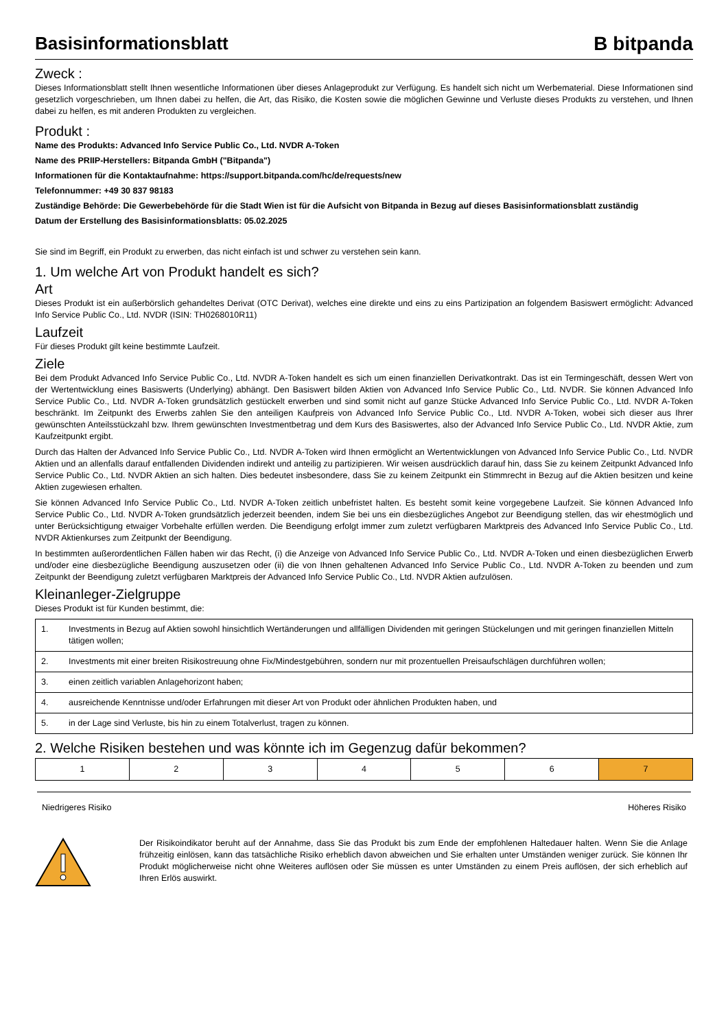Basisinformationsblatt B bitpanda
Zweck :
Dieses Informationsblatt stellt Ihnen wesentliche Informationen über dieses Anlageprodukt zur Verfügung. Es handelt sich nicht um Werbematerial. Diese Informationen sind gesetzlich vorgeschrieben, um Ihnen dabei zu helfen, die Art, das Risiko, die Kosten sowie die möglichen Gewinne und Verluste dieses Produkts zu verstehen, und Ihnen dabei zu helfen, es mit anderen Produkten zu vergleichen.
Produkt :
Name des Produkts: Advanced Info Service Public Co., Ltd. NVDR A-Token
Name des PRIIP-Herstellers: Bitpanda GmbH ("Bitpanda")
Informationen für die Kontaktaufnahme: https://support.bitpanda.com/hc/de/requests/new
Telefonnummer: +49 30 837 98183
Zuständige Behörde: Die Gewerbebehörde für die Stadt Wien ist für die Aufsicht von Bitpanda in Bezug auf dieses Basisinformationsblatt zuständig
Datum der Erstellung des Basisinformationsblatts: 05.02.2025
Sie sind im Begriff, ein Produkt zu erwerben, das nicht einfach ist und schwer zu verstehen sein kann.
1. Um welche Art von Produkt handelt es sich?
Art
Dieses Produkt ist ein außerbörslich gehandeltes Derivat (OTC Derivat), welches eine direkte und eins zu eins Partizipation an folgendem Basiswert ermöglicht: Advanced Info Service Public Co., Ltd. NVDR (ISIN: TH0268010R11)
Laufzeit
Für dieses Produkt gilt keine bestimmte Laufzeit.
Ziele
Bei dem Produkt Advanced Info Service Public Co., Ltd. NVDR A-Token handelt es sich um einen finanziellen Derivatkontrakt. Das ist ein Termingeschäft, dessen Wert von der Wertentwicklung eines Basiswerts (Underlying) abhängt. Den Basiswert bilden Aktien von Advanced Info Service Public Co., Ltd. NVDR. Sie können Advanced Info Service Public Co., Ltd. NVDR A-Token grundsätzlich gestückelt erwerben und sind somit nicht auf ganze Stücke Advanced Info Service Public Co., Ltd. NVDR A-Token beschränkt. Im Zeitpunkt des Erwerbs zahlen Sie den anteiligen Kaufpreis von Advanced Info Service Public Co., Ltd. NVDR A-Token, wobei sich dieser aus Ihrer gewünschten Anteilsstückzahl bzw. Ihrem gewünschten Investmentbetrag und dem Kurs des Basiswertes, also der Advanced Info Service Public Co., Ltd. NVDR Aktie, zum Kaufzeitpunkt ergibt.
Durch das Halten der Advanced Info Service Public Co., Ltd. NVDR A-Token wird Ihnen ermöglicht an Wertentwicklungen von Advanced Info Service Public Co., Ltd. NVDR Aktien und an allenfalls darauf entfallenden Dividenden indirekt und anteilig zu partizipieren. Wir weisen ausdrücklich darauf hin, dass Sie zu keinem Zeitpunkt Advanced Info Service Public Co., Ltd. NVDR Aktien an sich halten. Dies bedeutet insbesondere, dass Sie zu keinem Zeitpunkt ein Stimmrecht in Bezug auf die Aktien besitzen und keine Aktien zugewiesen erhalten.
Sie können Advanced Info Service Public Co., Ltd. NVDR A-Token zeitlich unbefristet halten. Es besteht somit keine vorgegebene Laufzeit. Sie können Advanced Info Service Public Co., Ltd. NVDR A-Token grundsätzlich jederzeit beenden, indem Sie bei uns ein diesbezügliches Angebot zur Beendigung stellen, das wir ehestmöglich und unter Berücksichtigung etwaiger Vorbehalte erfüllen werden. Die Beendigung erfolgt immer zum zuletzt verfügbaren Marktpreis des Advanced Info Service Public Co., Ltd. NVDR Aktienkurses zum Zeitpunkt der Beendigung.
In bestimmten außerordentlichen Fällen haben wir das Recht, (i) die Anzeige von Advanced Info Service Public Co., Ltd. NVDR A-Token und einen diesbezüglichen Erwerb und/oder eine diesbezügliche Beendigung auszusetzen oder (ii) die von Ihnen gehaltenen Advanced Info Service Public Co., Ltd. NVDR A-Token zu beenden und zum Zeitpunkt der Beendigung zuletzt verfügbaren Marktpreis der Advanced Info Service Public Co., Ltd. NVDR Aktien aufzulösen.
Kleinanleger-Zielgruppe
Dieses Produkt ist für Kunden bestimmt, die:
| 1. | Investments in Bezug auf Aktien sowohl hinsichtlich Wertänderungen und allfälligen Dividenden mit geringen Stückelungen und mit geringen finanziellen Mitteln tätigen wollen; |
| 2. | Investments mit einer breiten Risikostreuung ohne Fix/Mindestgebühren, sondern nur mit prozentuellen Preisaufschlägen durchführen wollen; |
| 3. | einen zeitlich variablen Anlagehorizont haben; |
| 4. | ausreichende Kenntnisse und/oder Erfahrungen mit dieser Art von Produkt oder ähnlichen Produkten haben, und |
| 5. | in der Lage sind Verluste, bis hin zu einem Totalverlust, tragen zu können. |
2. Welche Risiken bestehen und was könnte ich im Gegenzug dafür bekommen?
| 1 | 2 | 3 | 4 | 5 | 6 | 7 |
Niedrigeres Risiko Höheres Risiko
Der Risikoindikator beruht auf der Annahme, dass Sie das Produkt bis zum Ende der empfohlenen Haltedauer halten. Wenn Sie die Anlage frühzeitig einlösen, kann das tatsächliche Risiko erheblich davon abweichen und Sie erhalten unter Umständen weniger zurück. Sie können Ihr Produkt möglicherweise nicht ohne Weiteres auflösen oder Sie müssen es unter Umständen zu einem Preis auflösen, der sich erheblich auf Ihren Erlös auswirkt.